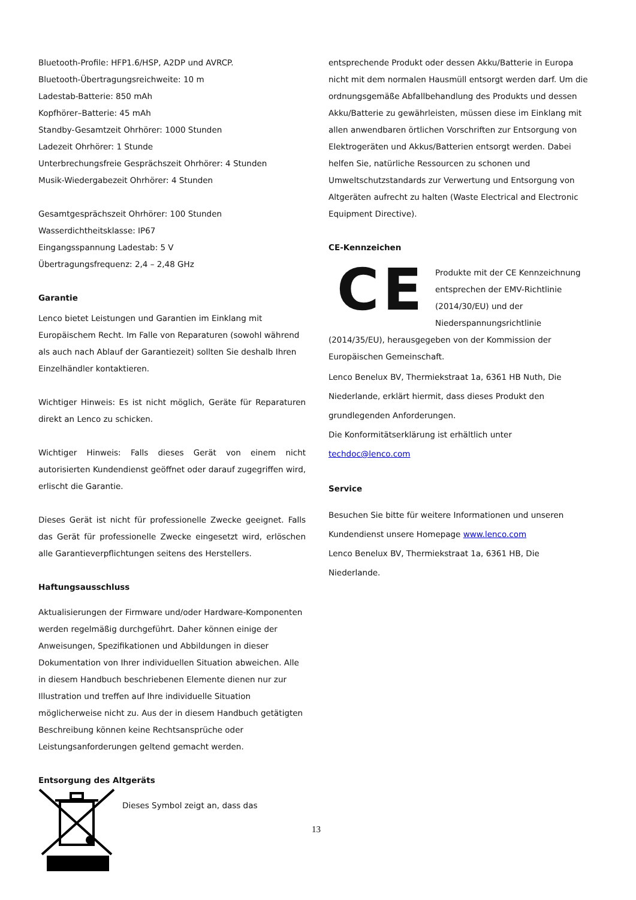Bluetooth-Profile: HFP1.6/HSP, A2DP und AVRCP.
Bluetooth-Übertragungsreichweite: 10 m
Ladestab-Batterie: 850 mAh
Kopfhörer–Batterie: 45 mAh
Standby-Gesamtzeit Ohrhörer: 1000 Stunden
Ladezeit Ohrhörer: 1 Stunde
Unterbrechungsfreie Gesprächszeit Ohrhörer: 4 Stunden
Musik-Wiedergabezeit Ohrhörer: 4 Stunden
Gesamtgesprächszeit Ohrhörer: 100 Stunden
Wasserdichtheitsklasse: IP67
Eingangsspannung Ladestab: 5 V
Übertragungsfrequenz: 2,4 – 2,48 GHz
Garantie
Lenco bietet Leistungen und Garantien im Einklang mit Europäischem Recht. Im Falle von Reparaturen (sowohl während als auch nach Ablauf der Garantiezeit) sollten Sie deshalb Ihren Einzelhändler kontaktieren.
Wichtiger Hinweis: Es ist nicht möglich, Geräte für Reparaturen direkt an Lenco zu schicken.
Wichtiger Hinweis: Falls dieses Gerät von einem nicht autorisierten Kundendienst geöffnet oder darauf zugegriffen wird, erlischt die Garantie.
Dieses Gerät ist nicht für professionelle Zwecke geeignet. Falls das Gerät für professionelle Zwecke eingesetzt wird, erlöschen alle Garantieverpflichtungen seitens des Herstellers.
Haftungsausschluss
Aktualisierungen der Firmware und/oder Hardware-Komponenten werden regelmäßig durchgeführt. Daher können einige der Anweisungen, Spezifikationen und Abbildungen in dieser Dokumentation von Ihrer individuellen Situation abweichen. Alle in diesem Handbuch beschriebenen Elemente dienen nur zur Illustration und treffen auf Ihre individuelle Situation möglicherweise nicht zu. Aus der in diesem Handbuch getätigten Beschreibung können keine Rechtsansprüche oder Leistungsanforderungen geltend gemacht werden.
Entsorgung des Altgeräts
Dieses Symbol zeigt an, dass das
entsprechende Produkt oder dessen Akku/Batterie in Europa nicht mit dem normalen Hausmüll entsorgt werden darf. Um die ordnungsgemäße Abfallbehandlung des Produkts und dessen Akku/Batterie zu gewährleisten, müssen diese im Einklang mit allen anwendbaren örtlichen Vorschriften zur Entsorgung von Elektrogeräten und Akkus/Batterien entsorgt werden. Dabei helfen Sie, natürliche Ressourcen zu schonen und Umweltschutzstandards zur Verwertung und Entsorgung von Altgeräten aufrecht zu halten (Waste Electrical and Electronic Equipment Directive).
CE-Kennzeichen
CE
Produkte mit der CE Kennzeichnung entsprechen der EMV-Richtlinie (2014/30/EU) und der Niederspannungsrichtlinie (2014/35/EU), herausgegeben von der Kommission der Europäischen Gemeinschaft.
Lenco Benelux BV, Thermiekstraat 1a, 6361 HB Nuth, Die Niederlande, erklärt hiermit, dass dieses Produkt den grundlegenden Anforderungen.
Die Konformitätserklärung ist erhältlich unter techdoc@lenco.com
Service
Besuchen Sie bitte für weitere Informationen und unseren Kundendienst unsere Homepage www.lenco.com
Lenco Benelux BV, Thermiekstraat 1a, 6361 HB, Die Niederlande.
13